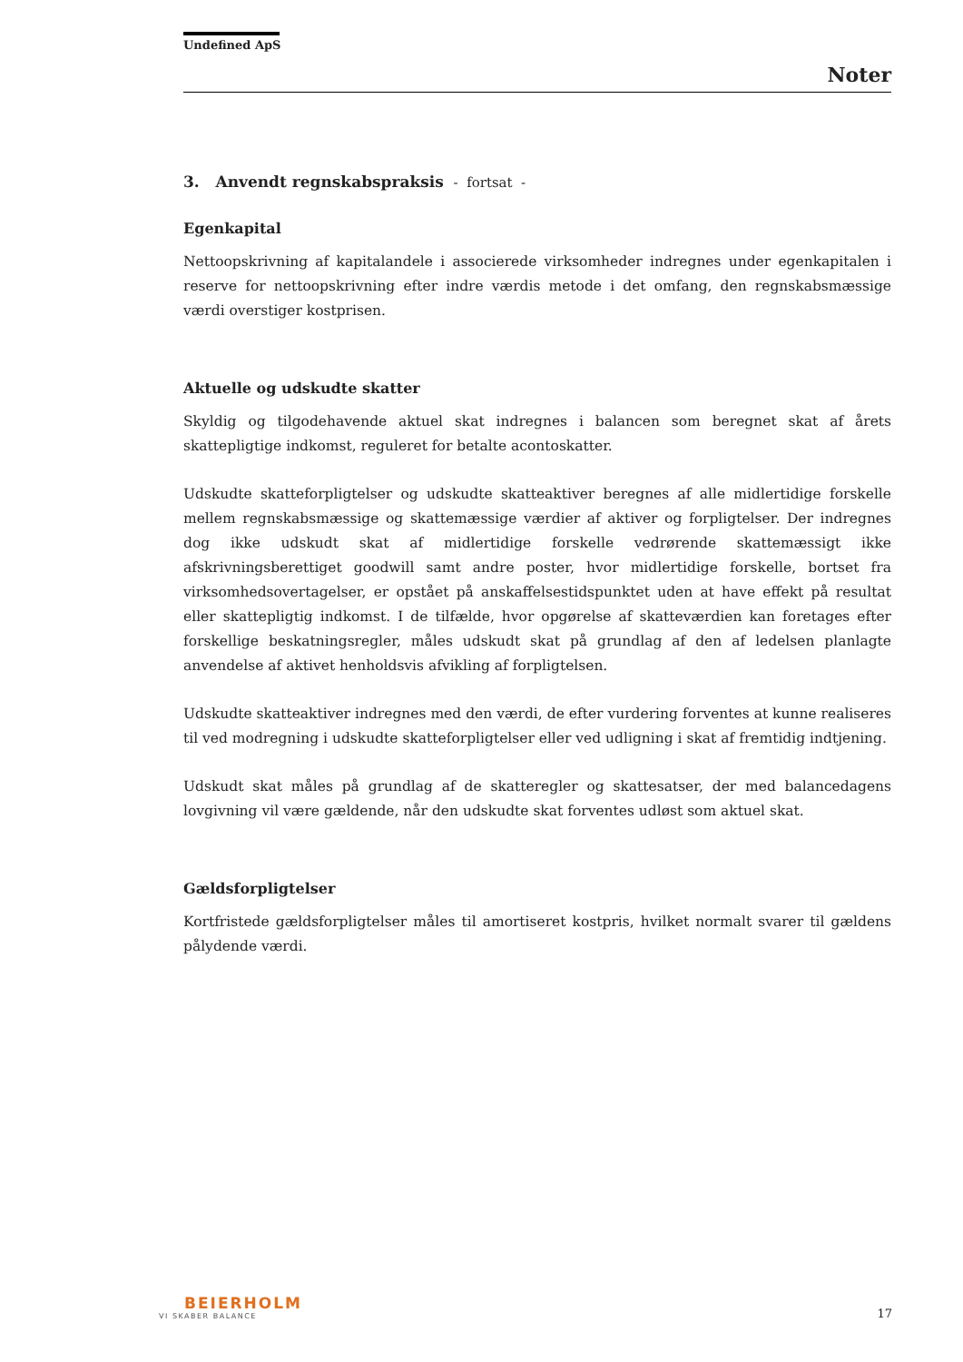Undefined ApS
Noter
3. Anvendt regnskabspraksis - fortsat -
Egenkapital
Nettoopskrivning af kapitalandele i associerede virksomheder indregnes under egenkapitalen i reserve for nettoopskrivning efter indre værdis metode i det omfang, den regnskabsmæssige værdi overstiger kostprisen.
Aktuelle og udskudte skatter
Skyldig og tilgodehavende aktuel skat indregnes i balancen som beregnet skat af årets skattepligtige indkomst, reguleret for betalte acontoskatter.
Udskudte skatteforpligtelser og udskudte skatteaktiver beregnes af alle midlertidige forskelle mellem regnskabsmæssige og skattemæssige værdier af aktiver og forpligtelser. Der indregnes dog ikke udskudt skat af midlertidige forskelle vedrørende skattemæssigt ikke afskrivningsberettiget goodwill samt andre poster, hvor midlertidige forskelle, bortset fra virksomhedsovertagelser, er opstået på anskaffelsestidspunktet uden at have effekt på resultat eller skattepligtig indkomst. I de tilfælde, hvor opgørelse af skatteværdien kan foretages efter forskellige beskatningsregler, måles udskudt skat på grundlag af den af ledelsen planlagte anvendelse af aktivet henholdsvis afvikling af forpligtelsen.
Udskudte skatteaktiver indregnes med den værdi, de efter vurdering forventes at kunne realiseres til ved modregning i udskudte skatteforpligtelser eller ved udligning i skat af fremtidig indtjening.
Udskudt skat måles på grundlag af de skatteregler og skattesatser, der med balancedagens lovgivning vil være gældende, når den udskudte skat forventes udløst som aktuel skat.
Gældsforpligtelser
Kortfristede gældsforpligtelser måles til amortiseret kostpris, hvilket normalt svarer til gældens pålydende værdi.
BEIERHOLM
VI SKABER BALANCE
17